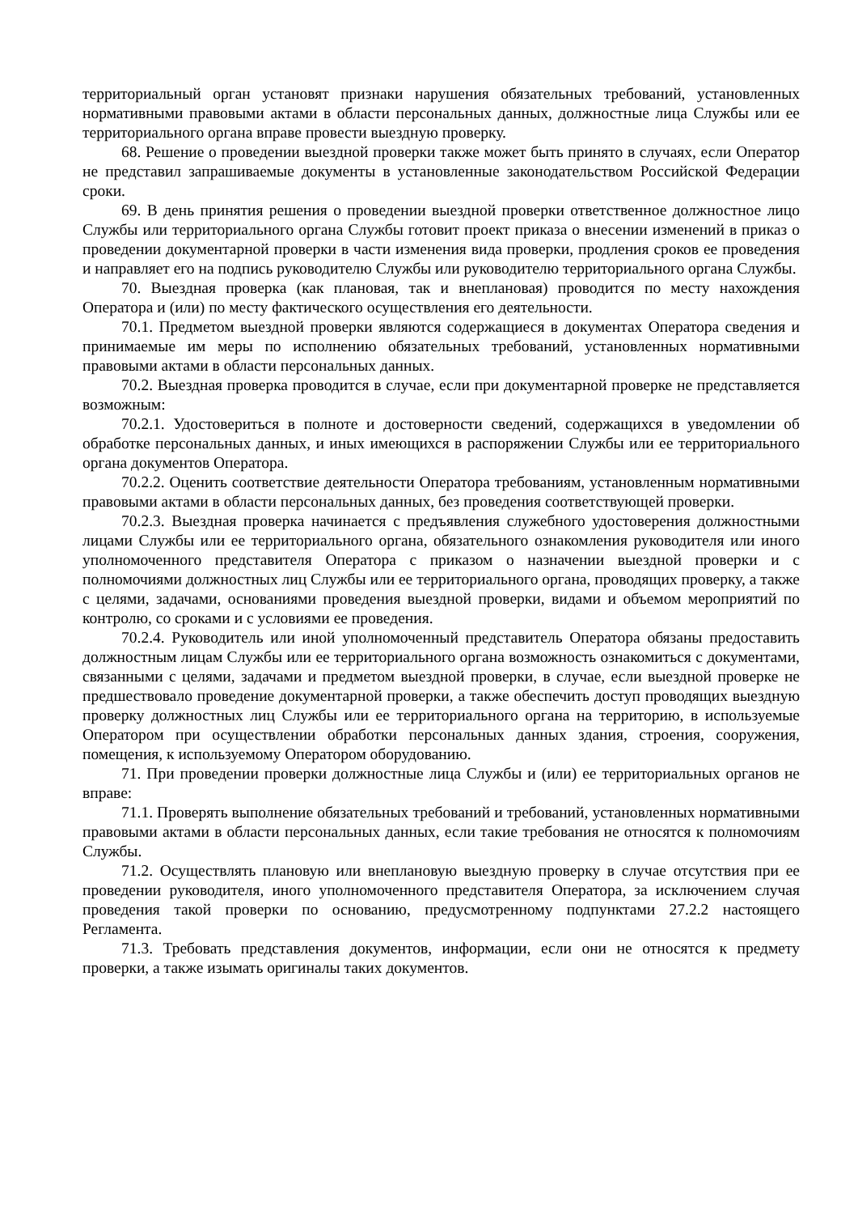территориальный орган установят признаки нарушения обязательных требований, установленных нормативными правовыми актами в области персональных данных, должностные лица Службы или ее территориального органа вправе провести выездную проверку.
68. Решение о проведении выездной проверки также может быть принято в случаях, если Оператор не представил запрашиваемые документы в установленные законодательством Российской Федерации сроки.
69. В день принятия решения о проведении выездной проверки ответственное должностное лицо Службы или территориального органа Службы готовит проект приказа о внесении изменений в приказ о проведении документарной проверки в части изменения вида проверки, продления сроков ее проведения и направляет его на подпись руководителю Службы или руководителю территориального органа Службы.
70. Выездная проверка (как плановая, так и внеплановая) проводится по месту нахождения Оператора и (или) по месту фактического осуществления его деятельности.
70.1. Предметом выездной проверки являются содержащиеся в документах Оператора сведения и принимаемые им меры по исполнению обязательных требований, установленных нормативными правовыми актами в области персональных данных.
70.2. Выездная проверка проводится в случае, если при документарной проверке не представляется возможным:
70.2.1. Удостовериться в полноте и достоверности сведений, содержащихся в уведомлении об обработке персональных данных, и иных имеющихся в распоряжении Службы или ее территориального органа документов Оператора.
70.2.2. Оценить соответствие деятельности Оператора требованиям, установленным нормативными правовыми актами в области персональных данных, без проведения соответствующей проверки.
70.2.3. Выездная проверка начинается с предъявления служебного удостоверения должностными лицами Службы или ее территориального органа, обязательного ознакомления руководителя или иного уполномоченного представителя Оператора с приказом о назначении выездной проверки и с полномочиями должностных лиц Службы или ее территориального органа, проводящих проверку, а также с целями, задачами, основаниями проведения выездной проверки, видами и объемом мероприятий по контролю, со сроками и с условиями ее проведения.
70.2.4. Руководитель или иной уполномоченный представитель Оператора обязаны предоставить должностным лицам Службы или ее территориального органа возможность ознакомиться с документами, связанными с целями, задачами и предметом выездной проверки, в случае, если выездной проверке не предшествовало проведение документарной проверки, а также обеспечить доступ проводящих выездную проверку должностных лиц Службы или ее территориального органа на территорию, в используемые Оператором при осуществлении обработки персональных данных здания, строения, сооружения, помещения, к используемому Оператором оборудованию.
71. При проведении проверки должностные лица Службы и (или) ее территориальных органов не вправе:
71.1. Проверять выполнение обязательных требований и требований, установленных нормативными правовыми актами в области персональных данных, если такие требования не относятся к полномочиям Службы.
71.2. Осуществлять плановую или внеплановую выездную проверку в случае отсутствия при ее проведении руководителя, иного уполномоченного представителя Оператора, за исключением случая проведения такой проверки по основанию, предусмотренному подпунктами 27.2.2 настоящего Регламента.
71.3. Требовать представления документов, информации, если они не относятся к предмету проверки, а также изымать оригиналы таких документов.